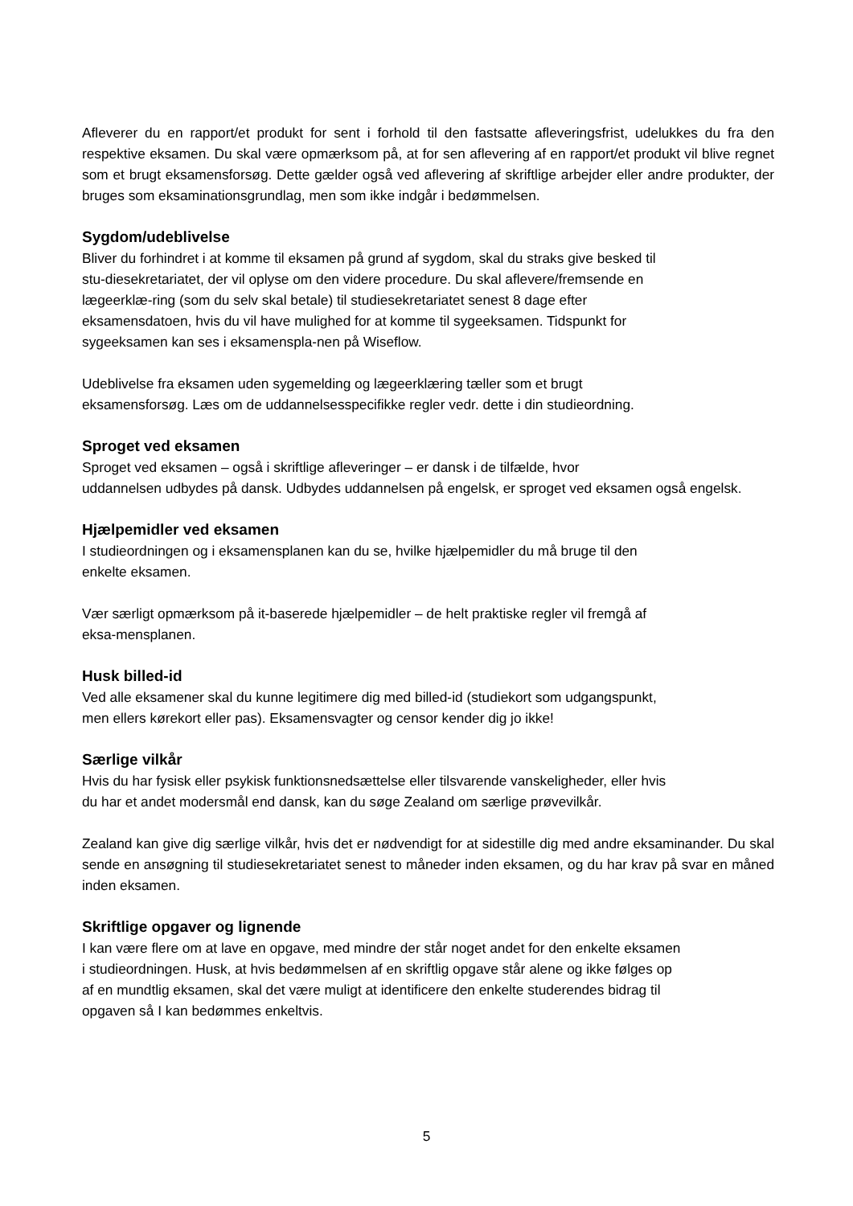Afleverer du en rapport/et produkt for sent i forhold til den fastsatte afleveringsfrist, udelukkes du fra den respektive eksamen. Du skal være opmærksom på, at for sen aflevering af en rapport/et produkt vil blive regnet som et brugt eksamensforsøg. Dette gælder også ved aflevering af skriftlige arbejder eller andre produkter, der bruges som eksaminationsgrundlag, men som ikke indgår i bedømmelsen.
Sygdom/udeblivelse
Bliver du forhindret i at komme til eksamen på grund af sygdom, skal du straks give besked til
stu-diesekretariatet, der vil oplyse om den videre procedure. Du skal aflevere/fremsende en
lægeerklæ-ring (som du selv skal betale) til studiesekretariatet senest 8 dage efter
eksamensdatoen, hvis du vil have mulighed for at komme til sygeeksamen. Tidspunkt for
sygeeksamen kan ses i eksamenspla-nen på Wiseflow.
Udeblivelse fra eksamen uden sygemelding og lægeerklæring tæller som et brugt
eksamensforsøg. Læs om de uddannelsesspecifikke regler vedr. dette i din studieordning.
Sproget ved eksamen
Sproget ved eksamen – også i skriftlige afleveringer – er dansk i de tilfælde, hvor
uddannelsen udbydes på dansk. Udbydes uddannelsen på engelsk, er sproget ved eksamen også engelsk.
Hjælpemidler ved eksamen
I studieordningen og i eksamensplanen kan du se, hvilke hjælpemidler du må bruge til den
enkelte eksamen.
Vær særligt opmærksom på it-baserede hjælpemidler – de helt praktiske regler vil fremgå af
eksa-mensplanen.
Husk billed-id
Ved alle eksamener skal du kunne legitimere dig med billed-id (studiekort som udgangspunkt,
men ellers kørekort eller pas). Eksamensvagter og censor kender dig jo ikke!
Særlige vilkår
Hvis du har fysisk eller psykisk funktionsnedsættelse eller tilsvarende vanskeligheder, eller hvis
du har et andet modersmål end dansk, kan du søge Zealand om særlige prøvevilkår.
Zealand kan give dig særlige vilkår, hvis det er nødvendigt for at sidestille dig med andre eksaminander. Du skal sende en ansøgning til studiesekretariatet senest to måneder inden eksamen, og du har krav på svar en måned inden eksamen.
Skriftlige opgaver og lignende
I kan være flere om at lave en opgave, med mindre der står noget andet for den enkelte eksamen
i studieordningen. Husk, at hvis bedømmelsen af en skriftlig opgave står alene og ikke følges op
af en mundtlig eksamen, skal det være muligt at identificere den enkelte studerendes bidrag til
opgaven så I kan bedømmes enkeltvis.
5